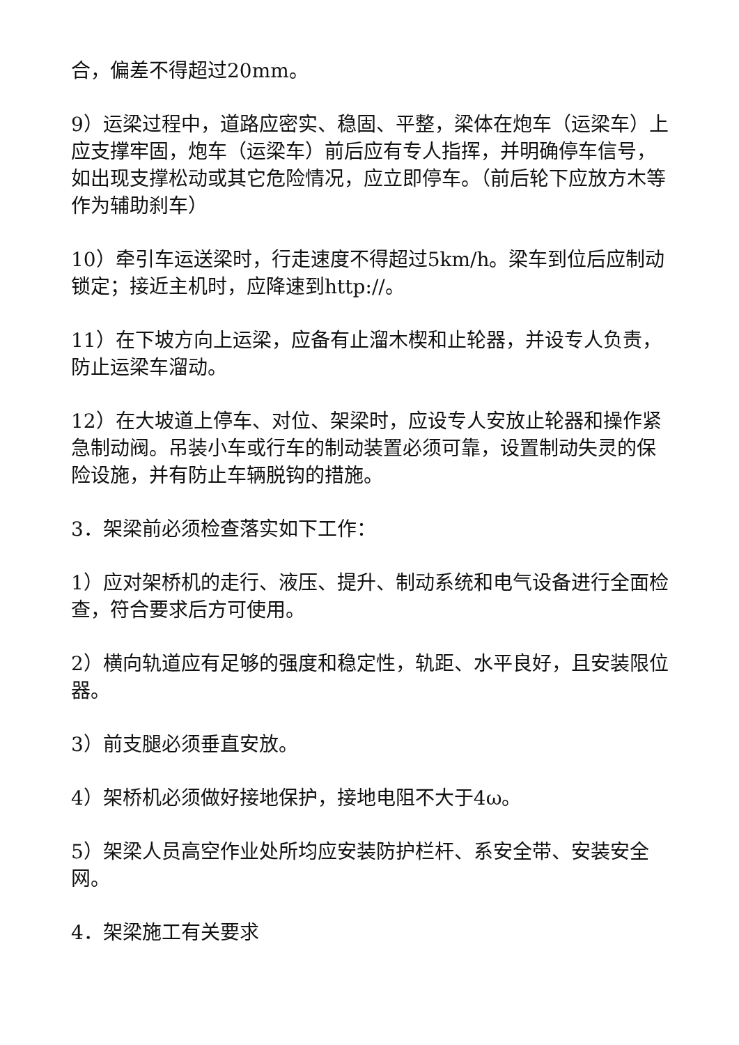合，偏差不得超过20mm。
9）运梁过程中，道路应密实、稳固、平整，梁体在炮车（运梁车）上应支撑牢固，炮车（运梁车）前后应有专人指挥，并明确停车信号，如出现支撑松动或其它危险情况，应立即停车。（前后轮下应放方木等作为辅助刹车）
10）牵引车运送梁时，行走速度不得超过5km/h。梁车到位后应制动锁定；接近主机时，应降速到http://。
11）在下坡方向上运梁，应备有止溜木楔和止轮器，并设专人负责，防止运梁车溜动。
12）在大坡道上停车、对位、架梁时，应设专人安放止轮器和操作紧急制动阀。吊装小车或行车的制动装置必须可靠，设置制动失灵的保险设施，并有防止车辆脱钩的措施。
3．架梁前必须检查落实如下工作：
1）应对架桥机的走行、液压、提升、制动系统和电气设备进行全面检查，符合要求后方可使用。
2）横向轨道应有足够的强度和稳定性，轨距、水平良好，且安装限位器。
3）前支腿必须垂直安放。
4）架桥机必须做好接地保护，接地电阻不大于4ω。
5）架梁人员高空作业处所均应安装防护栏杆、系安全带、安装安全网。
4．架梁施工有关要求